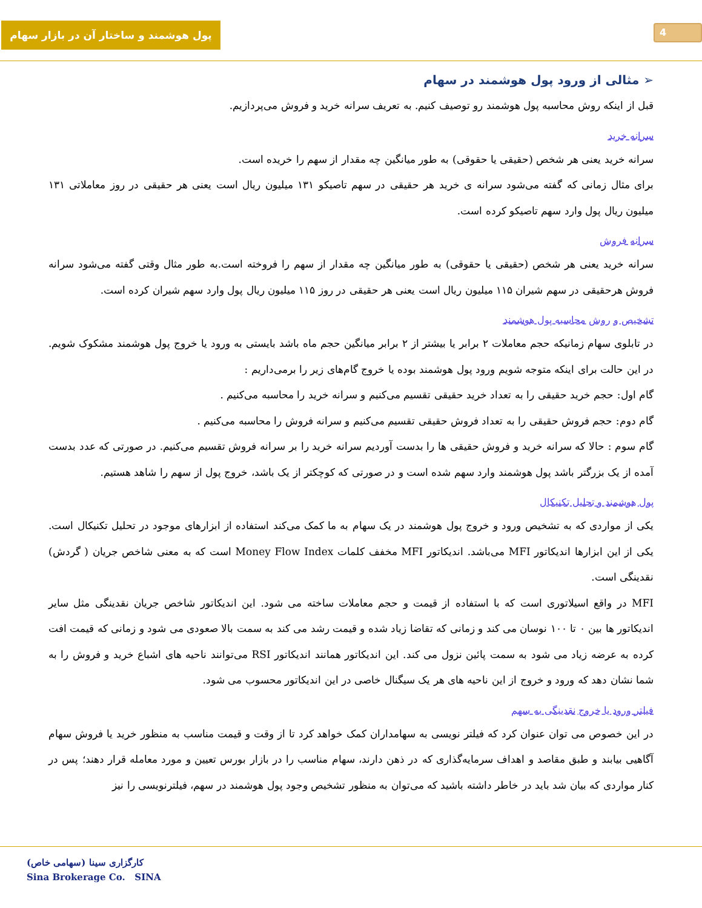4
پول هوشمند و ساختار آن در بازار سهام
➢ مثالی از ورود پول هوشمند در سهام
قبل از اینکه روش محاسبه پول هوشمند رو توصیف کنیم. به تعریف سرانه خرید و فروش می‌پردازیم.
سرانه خرید
سرانه خرید یعنی هر شخص (حقیقی یا حقوقی) به طور میانگین چه مقدار از سهم را خریده است.
برای مثال زمانی که گفته می‌شود سرانه ی خرید هر حقیقی در سهم تاصیکو ۱۳۱ میلیون ریال است یعنی هر حقیقی در روز معاملاتی ۱۳۱ میلیون ریال پول وارد سهم تاصیکو کرده است.
سرانه فروش
سرانه خرید یعنی هر شخص (حقیقی یا حقوقی) به طور میانگین چه مقدار از سهم را فروخته است.به طور مثال وقتی گفته می‌شود سرانه فروش هرحقیقی در سهم شیران ۱۱۵ میلیون ریال است یعنی هر حقیقی در روز ۱۱۵ میلیون ریال پول وارد سهم شیران کرده است.
تشخیص و روش محاسبه پول هوشمند
در تابلوی سهام زمانیکه حجم معاملات ۲ برابر یا بیشتر از ۲ برابر میانگین حجم ماه باشد بایستی به ورود یا خروج پول هوشمند مشکوک شویم. در این حالت برای اینکه متوجه شویم ورود پول هوشمند بوده یا خروج گام‌های زیر را برمی‌داریم :
گام اول: حجم خرید حقیقی را به تعداد خرید حقیقی تقسیم می‌کنیم و سرانه خرید را محاسبه می‌کنیم .
گام دوم: حجم فروش حقیقی را به تعداد فروش حقیقی تقسیم می‌کنیم و سرانه فروش را محاسبه می‌کنیم .
گام سوم : حالا که سرانه خرید و فروش حقیقی ها را بدست آوردیم سرانه خرید را بر سرانه فروش تقسیم می‌کنیم. در صورتی که عدد بدست آمده از یک بزرگتر باشد پول هوشمند وارد سهم شده است و در صورتی که کوچکتر از یک باشد، خروج پول از سهم را شاهد هستیم.
پول هوشمند و تحلیل تکنیکال
یکی از مواردی که به تشخیص ورود و خروج پول هوشمند در یک سهام به ما کمک می‌کند استفاده از ابزارهای موجود در تحلیل تکنیکال است. یکی از این ابزارها اندیکاتور MFI می‌باشد. اندیکاتور MFI مخفف کلمات Money Flow Index است که به معنی شاخص جریان ( گردش) نقدینگی است.
MFI در واقع اسیلاتوری است که با استفاده از قیمت و حجم معاملات ساخته می شود. این اندیکاتور شاخص جریان نقدینگی مثل سایر اندیکاتور ها بین ۰ تا ۱۰۰ نوسان می کند و زمانی که تقاضا زیاد شده و قیمت رشد می کند به سمت بالا صعودی می شود و زمانی که قیمت افت کرده به عرضه زیاد می شود به سمت پائین نزول می کند. این اندیکاتور همانند اندیکاتور RSI می‌توانند ناحیه های اشباع خرید و فروش را به شما نشان دهد که ورود و خروج از این ناحیه های هر یک سیگنال خاصی در این اندیکاتور محسوب می شود.
فیلتر ورود یا خروج نقدینگی به سهم
در این خصوص می توان عنوان کرد که فیلتر نویسی به سهامداران کمک خواهد کرد تا از وقت و قیمت مناسب به منظور خرید یا فروش سهام آگاهیی بیابند و طبق مقاصد و اهداف سرمایه‌گذاری که در ذهن دارند، سهام مناسب را در بازار بورس تعیین و مورد معامله قرار دهند؛ پس در کنار مواردی که بیان شد باید در خاطر داشته باشید که می‌توان به منظور تشخیص وجود پول هوشمند در سهم، فیلترنویسی را نیز
کارگزاری سینا (سهامی خاص)
Sina Brokerage Co. SINA